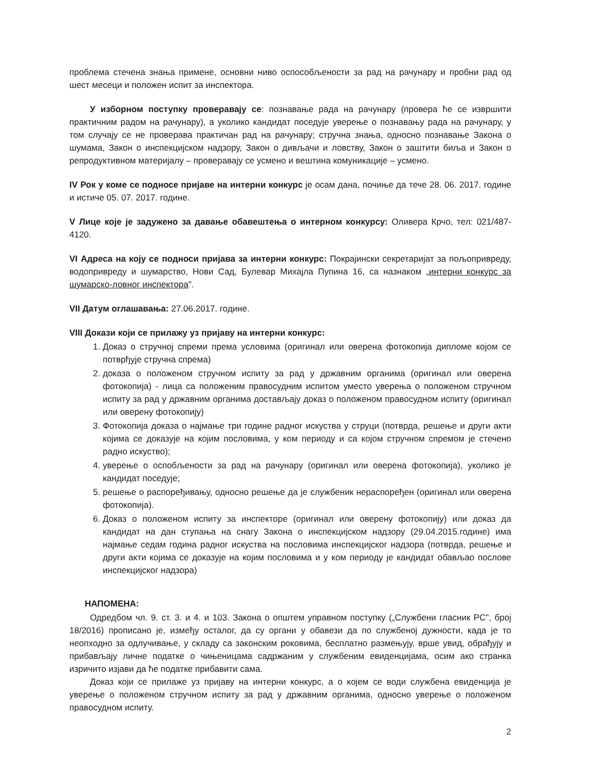проблема стечена знања примене, основни ниво оспособљености за рад на рачунару и пробни рад од шест месеци и положен испит за инспектора.
У изборном поступку проверавају се: познавање рада на рачунару (провера ће се извршити практичним радом на рачунару), а уколико кандидат поседује уверење о познавању рада на рачунару, у том случају се не проверава практичан рад на рачунару; стручна знања, односно познавање Закона о шумама, Закон о инспекцијском надзору, Закон о дивљачи и ловству, Закон о заштити биља и Закон о репродуктивном материјалу – проверавају се усмено и вештина комуникације – усмено.
IV Рок у коме се подносе пријаве на интерни конкурс је осам дана, почиње да тече 28. 06. 2017. године и истиче 05. 07. 2017. године.
V Лице које је задужено за давање обавештења о интерном конкурсу: Оливера Крчо, тел: 021/487-4120.
VI Адреса на коју се подноси пријава за интерни конкурс: Покрајински секретаријат за пољопривреду, водопривреду и шумарство, Нови Сад, Булевар Михајла Пупина 16, са назнаком „интерни конкурс за шумарско-ловног инспектора".
VII Датум оглашавања: 27.06.2017. године.
VIII Докази који се прилажу уз пријаву на интерни конкурс:
1. Доказ о стручној спреми према условима (оригинал или оверена фотокопија дипломе којом се потврђује стручна спрема)
2. доказа о положеном стручном испиту за рад у државним органима (оригинал или оверена фотокопија) - лица са положеним правосудним испитом уместо уверења о положеном стручном испиту за рад у државним органима достављају доказ о положеном правосудном испиту (оригинал или оверену фотокопију)
3. Фотокопија доказа о најмање три године радног искуства у струци (потврда, решење и други акти којима се доказује на којим пословима, у ком периоду и са којом стручном спремом је стечено радно искуство);
4. уверење о оспобљености за рад на рачунару (оригинал или оверена фотокопија), уколико је кандидат поседује;
5. решење о распоређивању, односно решење да је службеник нераспоређен (оригинал или оверена фотокопија).
6. Доказ о положеном испиту за инспекторе (оригинал или оверену фотокопију) или доказ да кандидат на дан ступања на снагу Закона о инспекцијском надзору (29.04.2015.године) има најмање седам година радног искуства на пословима инспекцијског надзора (потврда, решење и други акти којима се доказује на којим пословима и у ком периоду је кандидат обављао послове инспекцијског надзора)
НАПОМЕНА:
Одредбом чл. 9. ст. 3. и 4. и 103. Закона о општем управном поступку („Службени гласник РС", број 18/2016) прописано је, између осталог, да су органи у обавези да по службеној дужности, када је то неопходно за одлучивање, у складу са законским роковима, бесплатно размењују, врше увид, обрађују и прибављају личне податке о чињеницама садржаним у службеним евиденцијама, осим ако странка изричито изјави да ће податке прибавити сама.
Доказ који се прилаже уз пријаву на интерни конкурс, а о којем се води службена евиденција је уверење о положеном стручном испиту за рад у државним органима, односно уверење о положеном правосудном испиту.
2